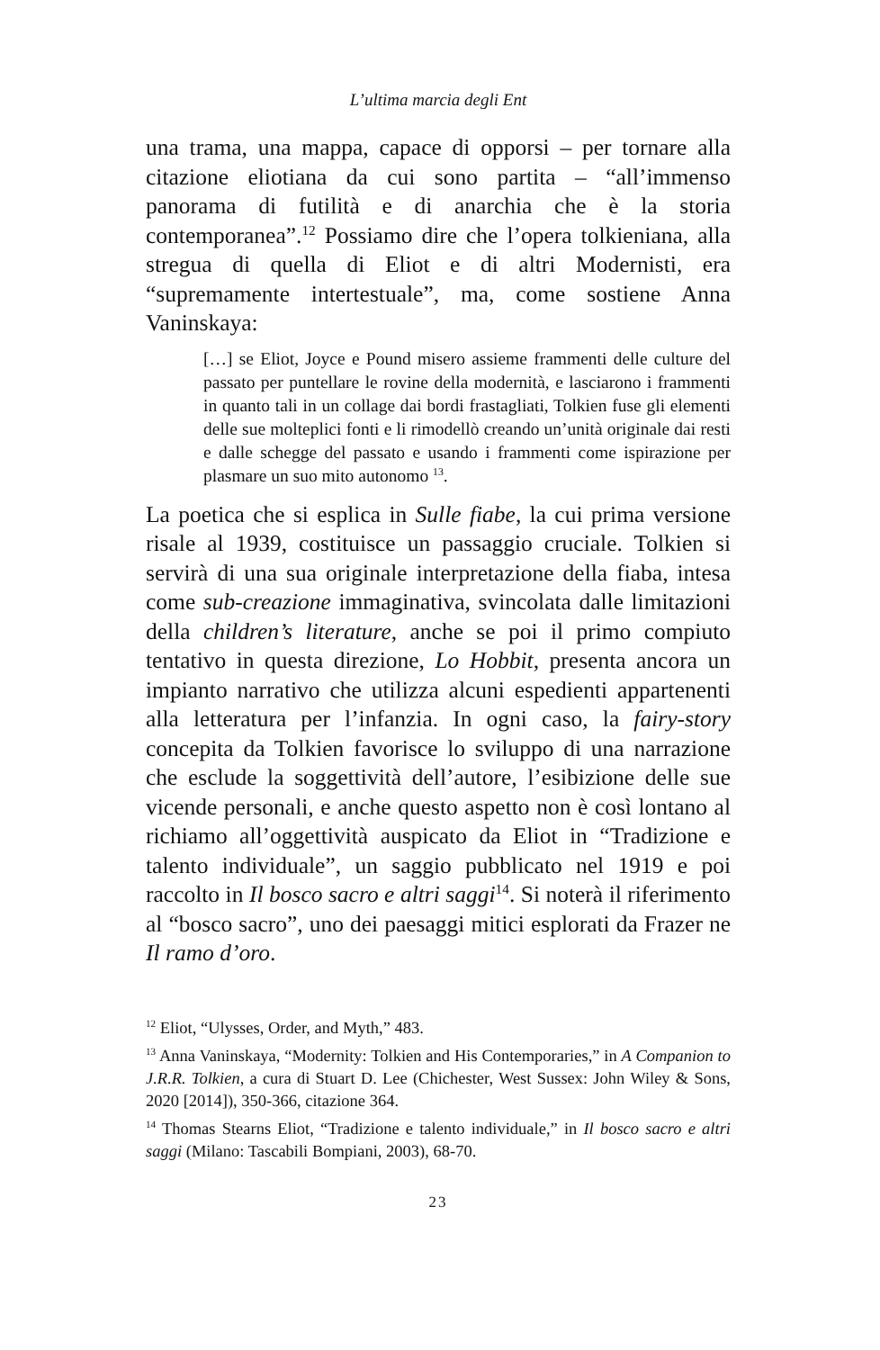L’ultima marcia degli Ent
una trama, una mappa, capace di opporsi – per tornare alla citazione eliotiana da cui sono partita – “all’immenso panorama di futilità e di anarchia che è la storia contemporanea”.<sup>12</sup> Possiamo dire che l’opera tolkieniana, alla stregua di quella di Eliot e di altri Modernisti, era “supremamente intertestuale”, ma, come sostiene Anna Vaninskaya:
[…] se Eliot, Joyce e Pound misero assieme frammenti delle culture del passato per puntellare le rovine della modernità, e lasciarono i frammenti in quanto tali in un collage dai bordi frastagliati, Tolkien fuse gli elementi delle sue molteplici fonti e li rimodellò creando un’unità originale dai resti e dalle schegge del passato e usando i frammenti come ispirazione per plasmare un suo mito autonomo <sup>13</sup>.
La poetica che si esplica in Sulle fiabe, la cui prima versione risale al 1939, costituisce un passaggio cruciale. Tolkien si servirà di una sua originale interpretazione della fiaba, intesa come sub-creazione immaginativa, svincolata dalle limitazioni della children’s literature, anche se poi il primo compiuto tentativo in questa direzione, Lo Hobbit, presenta ancora un impianto narrativo che utilizza alcuni espedienti appartenenti alla letteratura per l’infanzia. In ogni caso, la fairy-story concepita da Tolkien favorisce lo sviluppo di una narrazione che esclude la soggettività dell’autore, l’esibizione delle sue vicende personali, e anche questo aspetto non è così lontano al richiamo all’oggettività auspicato da Eliot in “Tradizione e talento individuale”, un saggio pubblicato nel 1919 e poi raccolto in Il bosco sacro e altri saggi<sup>14</sup>. Si noterà il riferimento al “bosco sacro”, uno dei paesaggi mitici esplorati da Frazer ne Il ramo d’oro.
<sup>12</sup> Eliot, “Ulysses, Order, and Myth,” 483.
<sup>13</sup> Anna Vaninskaya, “Modernity: Tolkien and His Contemporaries,” in A Companion to J.R.R. Tolkien, a cura di Stuart D. Lee (Chichester, West Sussex: John Wiley & Sons, 2020 [2014]), 350-366, citazione 364.
<sup>14</sup> Thomas Stearns Eliot, “Tradizione e talento individuale,” in Il bosco sacro e altri saggi (Milano: Tascabili Bompiani, 2003), 68-70.
23